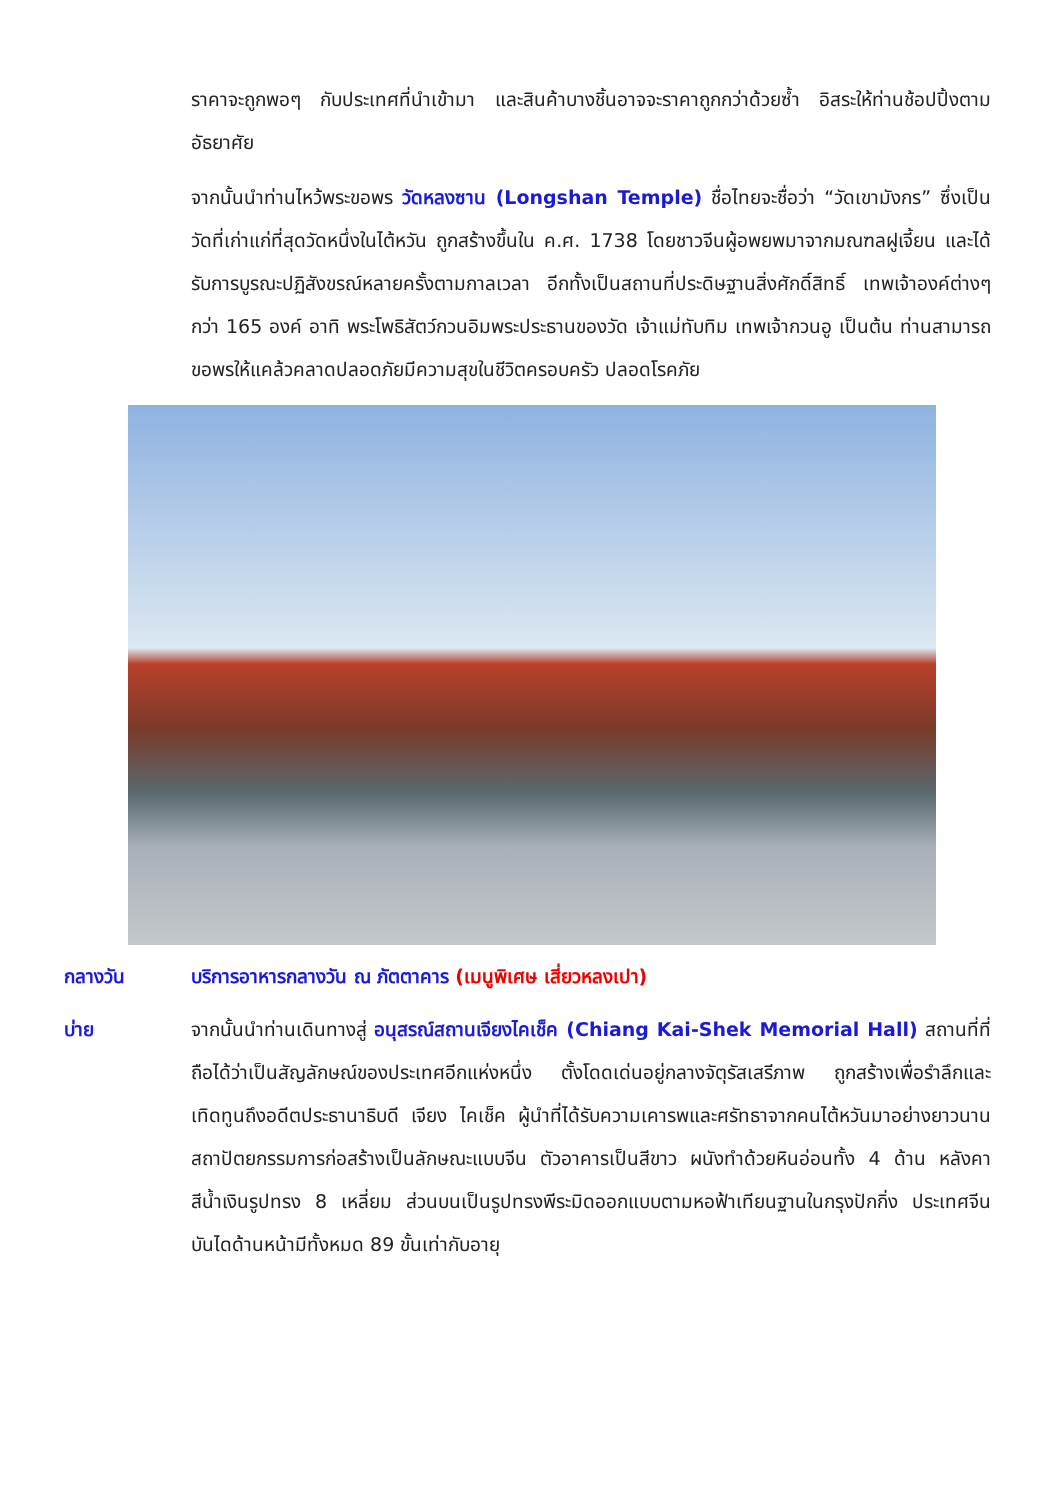ราคาจะถูกพอๆ กับประเทศที่นำเข้ามา และสินค้าบางชิ้นอาจจะราคาถูกกว่าด้วยซ้ำ อิสระให้ท่านช้อปปิ้งตามอัธยาศัย
จากนั้นนำท่านไหว้พระขอพร วัดหลงซาน (Longshan Temple) ชื่อไทยจะชื่อว่า “วัดเขามังกร” ซึ่งเป็นวัดที่เก่าแก่ที่สุดวัดหนึ่งในไต้หวัน ถูกสร้างขึ้นใน ค.ศ. 1738 โดยชาวจีนผู้อพยพมาจากมณฑลฝูเจี้ยน และได้รับการบูรณะปฏิสังขรณ์หลายครั้งตามกาลเวลา อีกทั้งเป็นสถานที่ประดิษฐานสิ่งศักดิ์สิทธิ์ เทพเจ้าองค์ต่างๆ กว่า 165 องค์ อาทิ พระโพธิสัตว์กวนอิมพระประธานของวัด เจ้าแม่ทับทิม เทพเจ้ากวนอู เป็นต้น ท่านสามารถขอพรให้แคล้วคลาดปลอดภัยมีความสุขในชีวิตครอบครัว ปลอดโรคภัย
กลางวัน บริการอาหารกลางวัน ณ ภัตตาคาร (เมนูพิเศษ เสี่ยวหลงเปา)
บ่าย จากนั้นนำท่านเดินทางสู่ อนุสรณ์สถานเจียงไคเช็ค (Chiang Kai-Shek Memorial Hall) สถานที่ที่ถือได้ว่าเป็นสัญลักษณ์ของประเทศอีกแห่งหนึ่ง ตั้งโดดเด่นอยู่กลางจัตุรัสเสรีภาพ ถูกสร้างเพื่อรำลึกและเทิดทูนถึงอดีตประธานาธิบดี เจียง ไคเช็ค ผู้นำที่ได้รับความเคารพและศรัทธาจากคนไต้หวันมาอย่างยาวนาน สถาปัตยกรรมการก่อสร้างเป็นลักษณะแบบจีน ตัวอาคารเป็นสีขาว ผนังทำด้วยหินอ่อนทั้ง 4 ด้าน หลังคาสีน้ำเงินรูปทรง 8 เหลี่ยม ส่วนบนเป็นรูปทรงพีระมิดออกแบบตามหอฟ้าเทียนฐานในกรุงปักกิ่ง ประเทศจีน บันไดด้านหน้ามีทั้งหมด 89 ขั้นเท่ากับอายุ